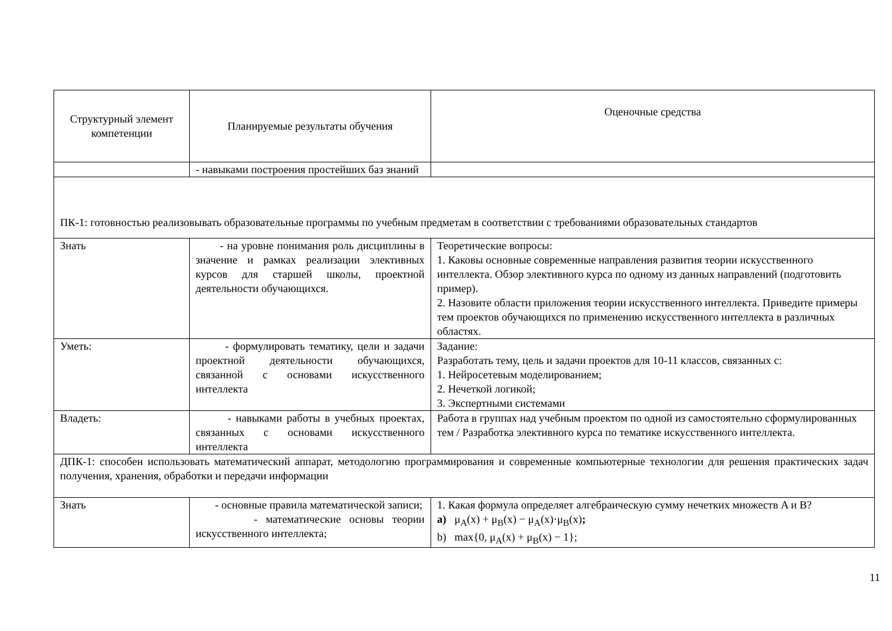| Структурный элемент компетенции | Планируемые результаты обучения | Оценочные средства |
| | - навыками построения простейших баз знаний | |
| ПК-1: готовностью реализовывать образовательные программы по учебным предметам в соответствии с требованиями образовательных стандартов | | |
| Знать | - на уровне понимания роль дисциплины в значение и рамках реализации элективных курсов для старшей школы, проектной деятельности обучающихся. | Теоретические вопросы: 1. Каковы основные современные направления развития теории искусственного интеллекта. Обзор элективного курса по одному из данных направлений (подготовить пример). 2. Назовите области приложения теории искусственного интеллекта. Приведите примеры тем проектов обучающихся по применению искусственного интеллекта в различных областях. |
| Уметь: | - формулировать тематику, цели и задачи проектной деятельности обучающихся, связанной с основами искусственного интеллекта | Задание: Разработать тему, цель и задачи проектов для 10-11 классов, связанных с: 1. Нейросетевым моделированием; 2. Нечеткой логикой; 3. Экспертными системами |
| Владеть: | - навыками работы в учебных проектах, связанных с основами искусственного интеллекта | Работа в группах над учебным проектом по одной из самостоятельно сформулированных тем / Разработка элективного курса по тематике искусственного интеллекта. |
| ДПК-1: способен использовать математический аппарат, методологию программирования и современные компьютерные технологии для решения практических задач получения, хранения, обработки и передачи информации | | |
| Знать | - основные правила математической записи; - математические основы теории искусственного интеллекта; | 1. Какая формула определяет алгебраическую сумму нечетких множеств A и B? a) μ<sub>A</sub>(x) + μ<sub>B</sub>(x) − μ<sub>A</sub>(x)·μ<sub>B</sub>(x) ; b) max{0, μ<sub>A</sub>(x) + μ<sub>B</sub>(x) − 1}; |
11